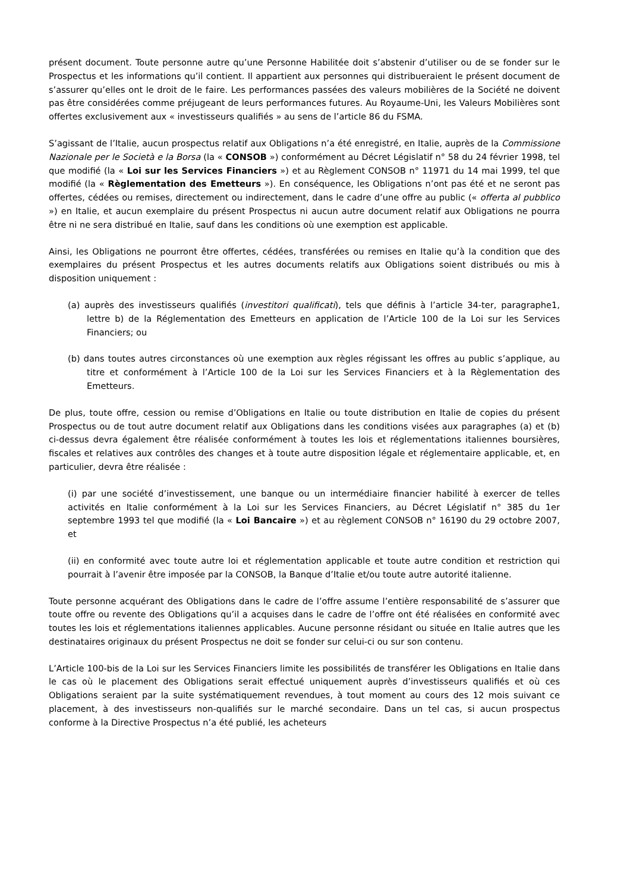présent document. Toute personne autre qu’une Personne Habilitée doit s’abstenir d’utiliser ou de se fonder sur le Prospectus et les informations qu’il contient. Il appartient aux personnes qui distribueraient le présent document de s’assurer qu’elles ont le droit de le faire. Les performances passées des valeurs mobilières de la Société ne doivent pas être considérées comme préjugeant de leurs performances futures. Au Royaume-Uni, les Valeurs Mobilières sont offertes exclusivement aux « investisseurs qualifiés » au sens de l’article 86 du FSMA.
S’agissant de l’Italie, aucun prospectus relatif aux Obligations n’a été enregistré, en Italie, auprès de la Commissione Nazionale per le Società e la Borsa (la « CONSOB ») conformément au Décret Législatif n° 58 du 24 février 1998, tel que modifié (la « Loi sur les Services Financiers ») et au Règlement CONSOB n° 11971 du 14 mai 1999, tel que modifié (la « Règlementation des Emetteurs »). En conséquence, les Obligations n’ont pas été et ne seront pas offertes, cédées ou remises, directement ou indirectement, dans le cadre d’une offre au public (« offerta al pubblico ») en Italie, et aucun exemplaire du présent Prospectus ni aucun autre document relatif aux Obligations ne pourra être ni ne sera distribué en Italie, sauf dans les conditions où une exemption est applicable.
Ainsi, les Obligations ne pourront être offertes, cédées, transférées ou remises en Italie qu’à la condition que des exemplaires du présent Prospectus et les autres documents relatifs aux Obligations soient distribués ou mis à disposition uniquement :
(a) auprès des investisseurs qualifiés (investitori qualificati), tels que définis à l’article 34-ter, paragraphe1, lettre b) de la Réglementation des Emetteurs en application de l’Article 100 de la Loi sur les Services Financiers; ou
(b) dans toutes autres circonstances où une exemption aux règles régissant les offres au public s’applique, au titre et conformément à l’Article 100 de la Loi sur les Services Financiers et à la Règlementation des Emetteurs.
De plus, toute offre, cession ou remise d’Obligations en Italie ou toute distribution en Italie de copies du présent Prospectus ou de tout autre document relatif aux Obligations dans les conditions visées aux paragraphes (a) et (b) ci-dessus devra également être réalisée conformément à toutes les lois et réglementations italiennes boursières, fiscales et relatives aux contrôles des changes et à toute autre disposition légale et réglementaire applicable, et, en particulier, devra être réalisée :
(i) par une société d’investissement, une banque ou un intermédiaire financier habilité à exercer de telles activités en Italie conformément à la Loi sur les Services Financiers, au Décret Législatif n° 385 du 1er septembre 1993 tel que modifié (la « Loi Bancaire ») et au règlement CONSOB n° 16190 du 29 octobre 2007, et
(ii) en conformité avec toute autre loi et réglementation applicable et toute autre condition et restriction qui pourrait à l’avenir être imposée par la CONSOB, la Banque d’Italie et/ou toute autre autorité italienne.
Toute personne acquérant des Obligations dans le cadre de l’offre assume l’entière responsabilité de s’assurer que toute offre ou revente des Obligations qu’il a acquises dans le cadre de l’offre ont été réalisées en conformité avec toutes les lois et réglementations italiennes applicables. Aucune personne résidant ou située en Italie autres que les destinataires originaux du présent Prospectus ne doit se fonder sur celui-ci ou sur son contenu.
L’Article 100-bis de la Loi sur les Services Financiers limite les possibilités de transférer les Obligations en Italie dans le cas où le placement des Obligations serait effectué uniquement auprès d’investisseurs qualifiés et où ces Obligations seraient par la suite systématiquement revendues, à tout moment au cours des 12 mois suivant ce placement, à des investisseurs non-qualifiés sur le marché secondaire. Dans un tel cas, si aucun prospectus conforme à la Directive Prospectus n’a été publié, les acheteurs